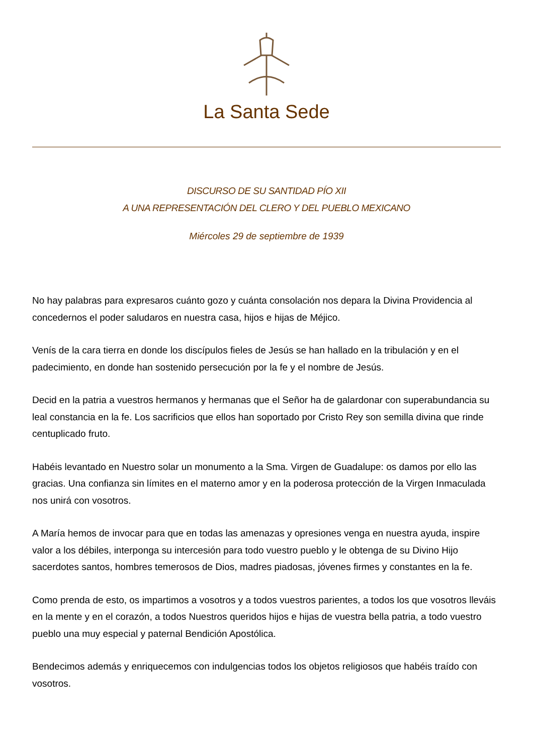La Santa Sede
DISCURSO DE SU SANTIDAD PÍO XII
A UNA REPRESENTACIÓN DEL CLERO Y DEL PUEBLO MEXICANO
Miércoles 29 de septiembre de 1939
No hay palabras para expresaros cuánto gozo y cuánta consolación nos depara la Divina Providencia al concedernos el poder saludaros en nuestra casa, hijos e hijas de Méjico.
Venís de la cara tierra en donde los discípulos fieles de Jesús se han hallado en la tribulación y en el padecimiento, en donde han sostenido persecución por la fe y el nombre de Jesús.
Decid en la patria a vuestros hermanos y hermanas que el Señor ha de galardonar con superabundancia su leal constancia en la fe. Los sacrificios que ellos han soportado por Cristo Rey son semilla divina que rinde centuplicado fruto.
Habéis levantado en Nuestro solar un monumento a la Sma. Virgen de Guadalupe: os damos por ello las gracias. Una confianza sin límites en el materno amor y en la poderosa protección de la Virgen Inmaculada nos unirá con vosotros.
A María hemos de invocar para que en todas las amenazas y opresiones venga en nuestra ayuda, inspire valor a los débiles, interponga su intercesión para todo vuestro pueblo y le obtenga de su Divino Hijo sacerdotes santos, hombres temerosos de Dios, madres piadosas, jóvenes firmes y constantes en la fe.
Como prenda de esto, os impartimos a vosotros y a todos vuestros parientes, a todos los que vosotros lleváis en la mente y en el corazón, a todos Nuestros queridos hijos e hijas de vuestra bella patria, a todo vuestro pueblo una muy especial y paternal Bendición Apostólica.
Bendecimos además y enriquecemos con indulgencias todos los objetos religiosos que habéis traído con vosotros.